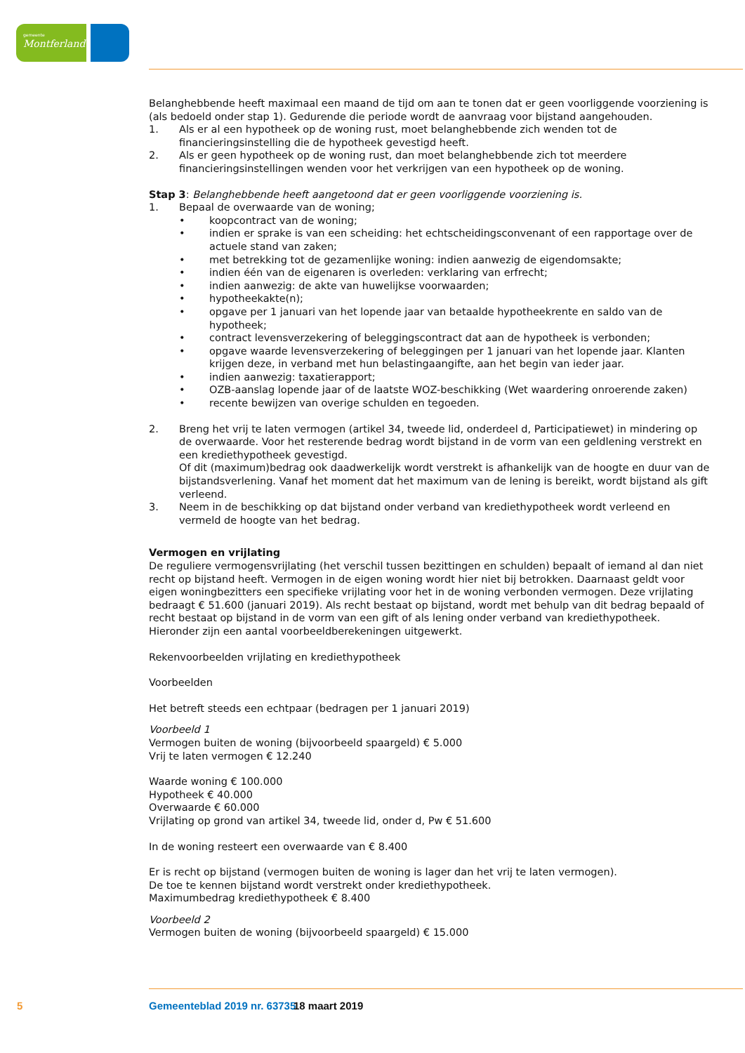gemeente
Montferland
Belanghebbende heeft maximaal een maand de tijd om aan te tonen dat er geen voorliggende voorziening is (als bedoeld onder stap 1). Gedurende die periode wordt de aanvraag voor bijstand aangehouden.
1. Als er al een hypotheek op de woning rust, moet belanghebbende zich wenden tot de financieringsinstelling die de hypotheek gevestigd heeft.
2. Als er geen hypotheek op de woning rust, dan moet belanghebbende zich tot meerdere financieringsinstellingen wenden voor het verkrijgen van een hypotheek op de woning.
Stap 3: Belanghebbende heeft aangetoond dat er geen voorliggende voorziening is.
1. Bepaal de overwaarde van de woning;
• koopcontract van de woning;
• indien er sprake is van een scheiding: het echtscheidingsconvenant of een rapportage over de actuele stand van zaken;
• met betrekking tot de gezamenlijke woning: indien aanwezig de eigendomsakte;
• indien één van de eigenaren is overleden: verklaring van erfrecht;
• indien aanwezig: de akte van huwelijkse voorwaarden;
• hypotheekakte(n);
• opgave per 1 januari van het lopende jaar van betaalde hypotheekrente en saldo van de hypotheek;
• contract levensverzekering of beleggingscontract dat aan de hypotheek is verbonden;
• opgave waarde levensverzekering of beleggingen per 1 januari van het lopende jaar. Klanten krijgen deze, in verband met hun belastingaangifte, aan het begin van ieder jaar.
• indien aanwezig: taxatierapport;
• OZB-aanslag lopende jaar of de laatste WOZ-beschikking (Wet waardering onroerende zaken)
• recente bewijzen van overige schulden en tegoeden.
2. Breng het vrij te laten vermogen (artikel 34, tweede lid, onderdeel d, Participatiewet) in mindering op de overwaarde. Voor het resterende bedrag wordt bijstand in de vorm van een geldlening verstrekt en een krediethypotheek gevestigd.
Of dit (maximum)bedrag ook daadwerkelijk wordt verstrekt is afhankelijk van de hoogte en duur van de bijstandsverlening. Vanaf het moment dat het maximum van de lening is bereikt, wordt bijstand als gift verleend.
3. Neem in de beschikking op dat bijstand onder verband van krediethypotheek wordt verleend en vermeld de hoogte van het bedrag.
Vermogen en vrijlating
De reguliere vermogensvrijlating (het verschil tussen bezittingen en schulden) bepaalt of iemand al dan niet recht op bijstand heeft. Vermogen in de eigen woning wordt hier niet bij betrokken. Daarnaast geldt voor eigen woningbezitters een specifieke vrijlating voor het in de woning verbonden vermogen. Deze vrijlating bedraagt € 51.600 (januari 2019). Als recht bestaat op bijstand, wordt met behulp van dit bedrag bepaald of recht bestaat op bijstand in de vorm van een gift of als lening onder verband van krediethypotheek. Hieronder zijn een aantal voorbeeldberekeningen uitgewerkt.
Rekenvoorbeelden vrijlating en krediethypotheek
Voorbeelden
Het betreft steeds een echtpaar (bedragen per 1 januari 2019)
Voorbeeld 1
Vermogen buiten de woning (bijvoorbeeld spaargeld) € 5.000
Vrij te laten vermogen € 12.240
Waarde woning € 100.000
Hypotheek € 40.000
Overwaarde € 60.000
Vrijlating op grond van artikel 34, tweede lid, onder d, Pw € 51.600
In de woning resteert een overwaarde van € 8.400
Er is recht op bijstand (vermogen buiten de woning is lager dan het vrij te laten vermogen).
De toe te kennen bijstand wordt verstrekt onder krediethypotheek.
Maximumbedrag krediethypotheek € 8.400
Voorbeeld 2
Vermogen buiten de woning (bijvoorbeeld spaargeld) € 15.000
5 Gemeenteblad 2019 nr. 63735 18 maart 2019